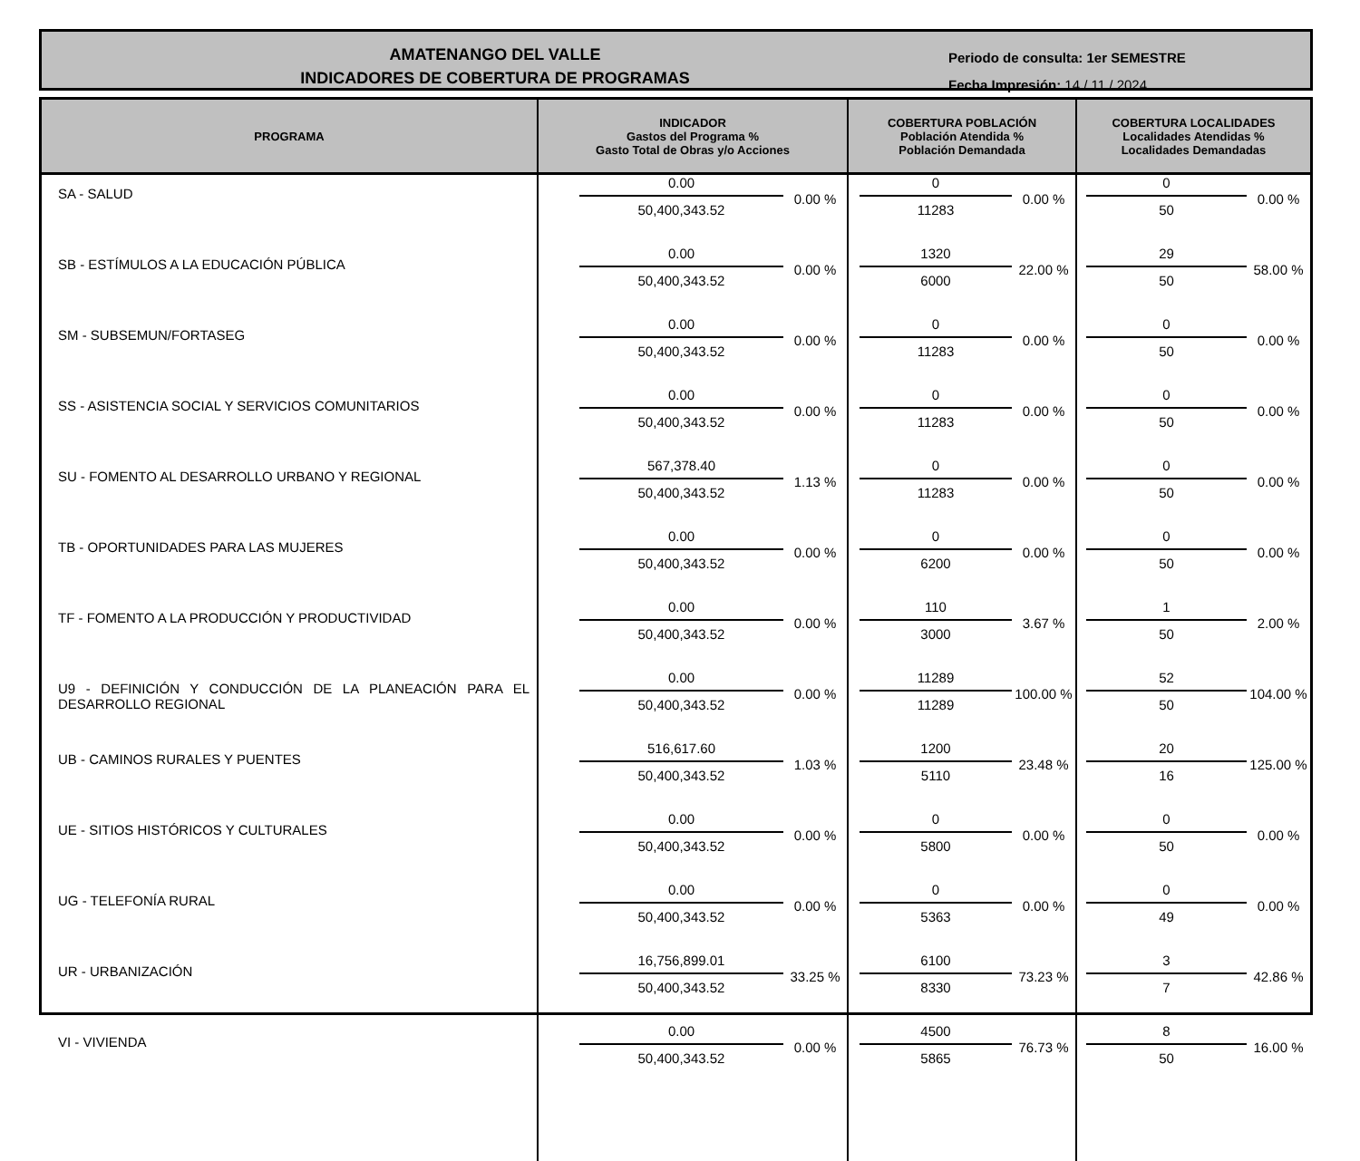AMATENANGO DEL VALLE
INDICADORES DE COBERTURA DE PROGRAMAS
Periodo de consulta: 1er SEMESTRE
Fecha Impresión: 14 / 11 / 2024
| PROGRAMA | INDICADOR Gastos del Programa % Gasto Total de Obras y/o Acciones | COBERTURA POBLACIÓN Población Atendida % Población Demandada | COBERTURA LOCALIDADES Localidades Atendidas % Localidades Demandadas |
| --- | --- | --- | --- |
| SA - SALUD | 0.00 50,400,343.52 0.00 % | 0 11283 0.00 % | 0 50 0.00 % |
| SB - ESTÍMULOS A LA EDUCACIÓN PÚBLICA | 0.00 50,400,343.52 0.00 % | 1320 6000 22.00 % | 29 50 58.00 % |
| SM - SUBSEMUN/FORTASEG | 0.00 50,400,343.52 0.00 % | 0 11283 0.00 % | 0 50 0.00 % |
| SS - ASISTENCIA SOCIAL Y SERVICIOS COMUNITARIOS | 0.00 50,400,343.52 0.00 % | 0 11283 0.00 % | 0 50 0.00 % |
| SU - FOMENTO AL DESARROLLO URBANO Y REGIONAL | 567,378.40 50,400,343.52 1.13 % | 0 11283 0.00 % | 0 50 0.00 % |
| TB - OPORTUNIDADES PARA LAS MUJERES | 0.00 50,400,343.52 0.00 % | 0 6200 0.00 % | 0 50 0.00 % |
| TF - FOMENTO A LA PRODUCCIÓN Y PRODUCTIVIDAD | 0.00 50,400,343.52 0.00 % | 110 3000 3.67 % | 1 50 2.00 % |
| U9 - DEFINICIÓN Y CONDUCCIÓN DE LA PLANEACIÓN PARA EL DESARROLLO REGIONAL | 0.00 50,400,343.52 0.00 % | 11289 11289 100.00 % | 52 50 104.00 % |
| UB - CAMINOS RURALES Y PUENTES | 516,617.60 50,400,343.52 1.03 % | 1200 5110 23.48 % | 20 16 125.00 % |
| UE - SITIOS HISTÓRICOS Y CULTURALES | 0.00 50,400,343.52 0.00 % | 0 5800 0.00 % | 0 50 0.00 % |
| UG - TELEFONÍA RURAL | 0.00 50,400,343.52 0.00 % | 0 5363 0.00 % | 0 49 0.00 % |
| UR - URBANIZACIÓN | 16,756,899.01 50,400,343.52 33.25 % | 6100 8330 73.23 % | 3 7 42.86 % |
| VI - VIVIENDA | 0.00 50,400,343.52 0.00 % | 4500 5865 76.73 % | 8 50 16.00 % |